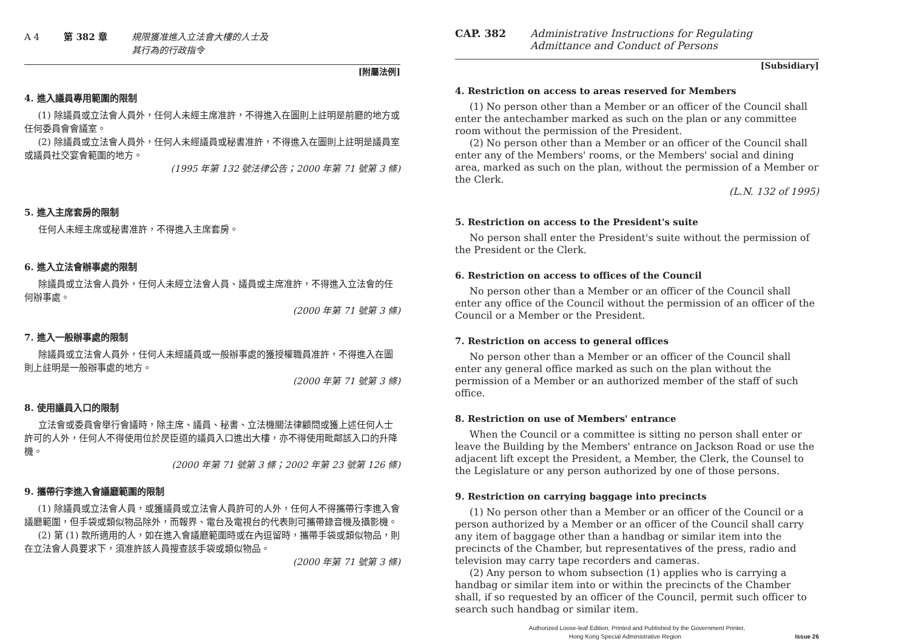A 4 第 382 章 規限獲准進入立法會大樓的人士及
其行為的行政指令
[附屬法例]
4. 進入議員專用範圍的限制
(1) 除議員或立法會人員外，任何人未經主席准許，不得進入在圖則上註明是前廳的地方或任何委員會會議室。
(2) 除議員或立法會人員外，任何人未經議員或秘書准許，不得進入在圖則上註明是議員室或議員社交宴會範圍的地方。
(1995 年第 132 號法律公告；2000 年第 71 號第 3 條)
5. 進入主席套房的限制
任何人未經主席或秘書准許，不得進入主席套房。
6. 進入立法會辦事處的限制
除議員或立法會人員外，任何人未經立法會人員、議員或主席准許，不得進入立法會的任何辦事處。
(2000 年第 71 號第 3 條)
7. 進入一般辦事處的限制
除議員或立法會人員外，任何人未經議員或一般辦事處的獲授權職員准許，不得進入在圖則上註明是一般辦事處的地方。
(2000 年第 71 號第 3 條)
8. 使用議員入口的限制
立法會或委員會舉行會議時，除主席、議員、秘書、立法機關法律顧問或獲上述任何人士許可的人外，任何人不得使用位於昃臣道的議員入口進出大樓，亦不得使用毗鄰該入口的升降機。
(2000 年第 71 號第 3 條；2002 年第 23 號第 126 條)
9. 攜帶行李進入會議廳範圍的限制
(1) 除議員或立法會人員，或獲議員或立法會人員許可的人外，任何人不得攜帶行李進入會議廳範圍，但手袋或類似物品除外，而報界、電台及電視台的代表則可攜帶錄音機及攝影機。
(2) 第 (1) 款所適用的人，如在進入會議廳範圍時或在內逗留時，攜帶手袋或類似物品，則在立法會人員要求下，須准許該人員搜查該手袋或類似物品。
(2000 年第 71 號第 3 條)
CAP. 382 Administrative Instructions for Regulating
Admittance and Conduct of Persons
[Subsidiary]
4. Restriction on access to areas reserved for Members
(1) No person other than a Member or an officer of the Council shall enter the antechamber marked as such on the plan or any committee room without the permission of the President.
(2) No person other than a Member or an officer of the Council shall enter any of the Members' rooms, or the Members' social and dining area, marked as such on the plan, without the permission of a Member or the Clerk.
(L.N. 132 of 1995)
5. Restriction on access to the President's suite
No person shall enter the President's suite without the permission of the President or the Clerk.
6. Restriction on access to offices of the Council
No person other than a Member or an officer of the Council shall enter any office of the Council without the permission of an officer of the Council or a Member or the President.
7. Restriction on access to general offices
No person other than a Member or an officer of the Council shall enter any general office marked as such on the plan without the permission of a Member or an authorized member of the staff of such office.
8. Restriction on use of Members' entrance
When the Council or a committee is sitting no person shall enter or leave the Building by the Members' entrance on Jackson Road or use the adjacent lift except the President, a Member, the Clerk, the Counsel to the Legislature or any person authorized by one of those persons.
9. Restriction on carrying baggage into precincts
(1) No person other than a Member or an officer of the Council or a person authorized by a Member or an officer of the Council shall carry any item of baggage other than a handbag or similar item into the precincts of the Chamber, but representatives of the press, radio and television may carry tape recorders and cameras.
(2) Any person to whom subsection (1) applies who is carrying a handbag or similar item into or within the precincts of the Chamber shall, if so requested by an officer of the Council, permit such officer to search such handbag or similar item.
Authorized Loose-leaf Edition, Printed and Published by the Government Printer,
Hong Kong Special Administrative Region Issue 26